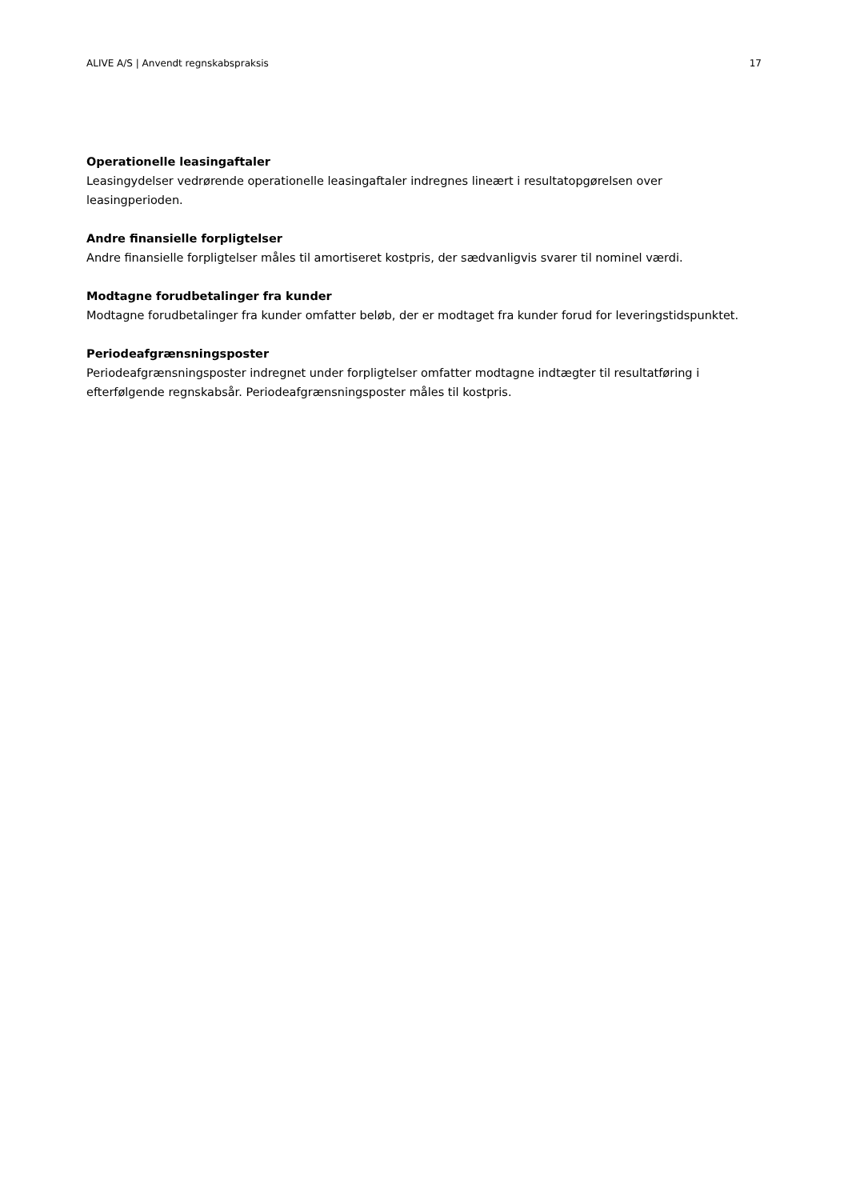ALIVE A/S | Anvendt regnskabspraksis 17
Operationelle leasingaftaler
Leasingydelser vedrørende operationelle leasingaftaler indregnes lineært i resultatopgørelsen over leasingperioden.
Andre finansielle forpligtelser
Andre finansielle forpligtelser måles til amortiseret kostpris, der sædvanligvis svarer til nominel værdi.
Modtagne forudbetalinger fra kunder
Modtagne forudbetalinger fra kunder omfatter beløb, der er modtaget fra kunder forud for leveringstidspunktet.
Periodeafgrænsningsposter
Periodeafgrænsningsposter indregnet under forpligtelser omfatter modtagne indtægter til resultatføring i efterfølgende regnskabsår. Periodeafgrænsningsposter måles til kostpris.